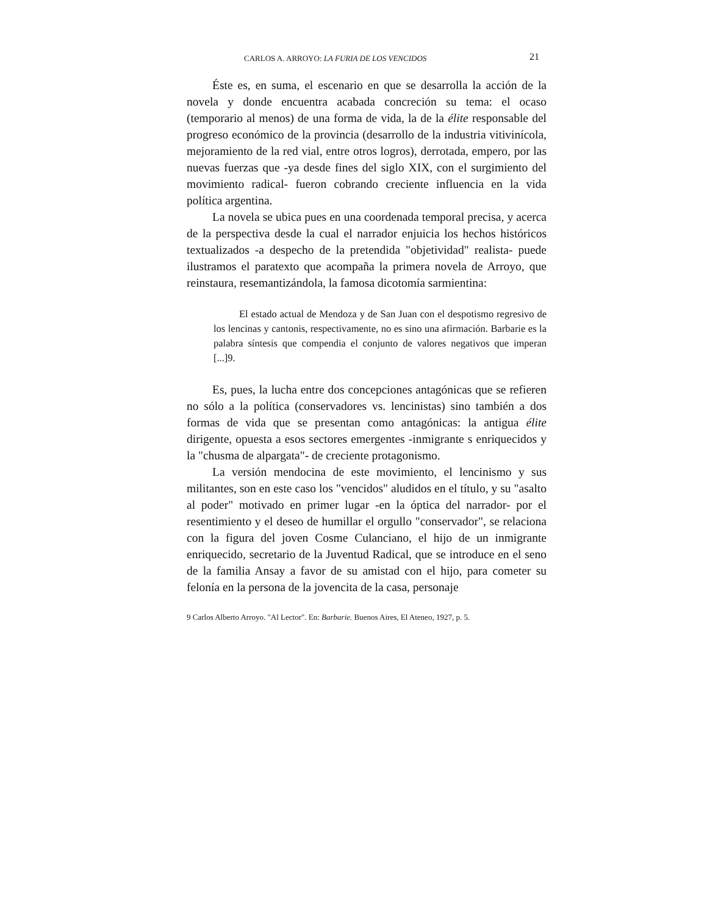CARLOS A. ARROYO: LA FURIA DE LOS VENCIDOS 21
Éste es, en suma, el escenario en que se desarrolla la acción de la novela y donde encuentra acabada concreción su tema: el ocaso (temporario al menos) de una forma de vida, la de la élite responsable del progreso económico de la provincia (desarrollo de la industria vitivinícola, mejoramiento de la red vial, entre otros logros), derrotada, empero, por las nuevas fuerzas que -ya desde fines del siglo XIX, con el surgimiento del movimiento radical- fueron cobrando creciente influencia en la vida política argentina.
La novela se ubica pues en una coordenada temporal precisa, y acerca de la perspectiva desde la cual el narrador enjuicia los hechos históricos textualizados -a despecho de la pretendida "objetividad" realista- puede ilustramos el paratexto que acompaña la primera novela de Arroyo, que reinstaura, resemantizándola, la famosa dicotomía sarmientina:
El estado actual de Mendoza y de San Juan con el despotismo regresivo de los lencinas y cantonis, respectivamente, no es sino una afirmación. Barbarie es la palabra síntesis que compendia el conjunto de valores negativos que imperan [...]9.
Es, pues, la lucha entre dos concepciones antagónicas que se refieren no sólo a la política (conservadores vs. lencinistas) sino también a dos formas de vida que se presentan como antagónicas: la antigua élite dirigente, opuesta a esos sectores emergentes -inmigrante s enriquecidos y la "chusma de alpargata"- de creciente protagonismo.
La versión mendocina de este movimiento, el lencinismo y sus militantes, son en este caso los "vencidos" aludidos en el título, y su "asalto al poder" motivado en primer lugar -en la óptica del narrador- por el resentimiento y el deseo de humillar el orgullo "conservador", se relaciona con la figura del joven Cosme Culanciano, el hijo de un inmigrante enriquecido, secretario de la Juventud Radical, que se introduce en el seno de la familia Ansay a favor de su amistad con el hijo, para cometer su felonía en la persona de la jovencita de la casa, personaje
9 Carlos Alberto Arroyo. "Al Lector". En: Barbarie. Buenos Aires, El Ateneo, 1927, p. 5.